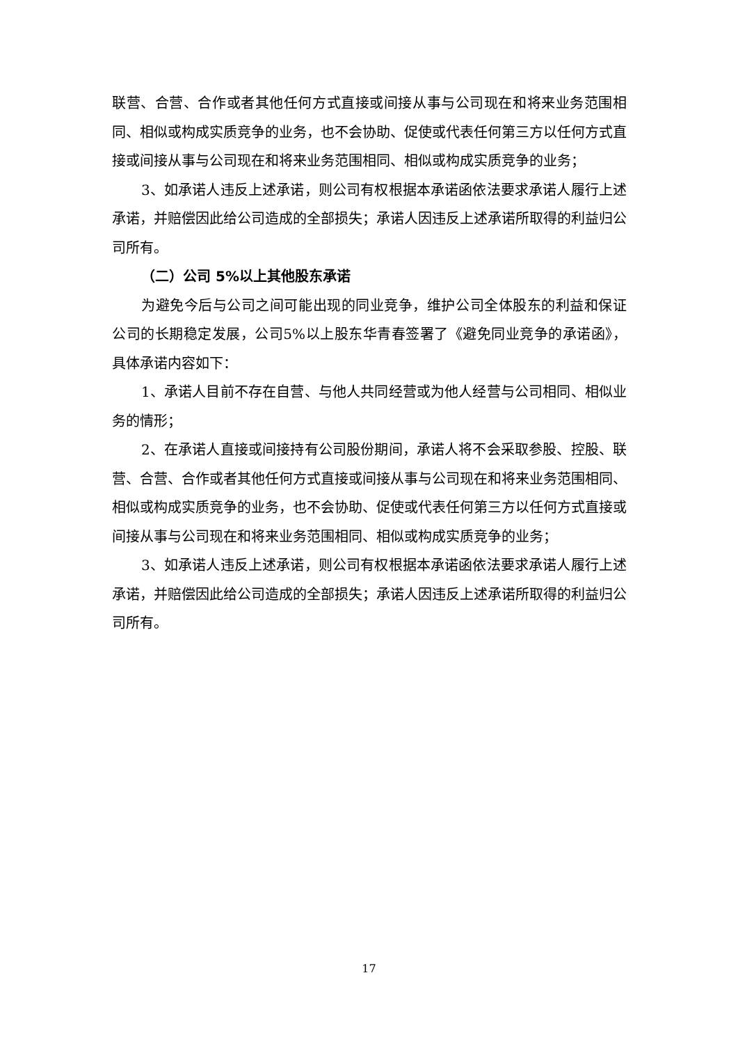联营、合营、合作或者其他任何方式直接或间接从事与公司现在和将来业务范围相同、相似或构成实质竞争的业务，也不会协助、促使或代表任何第三方以任何方式直接或间接从事与公司现在和将来业务范围相同、相似或构成实质竞争的业务；
3、如承诺人违反上述承诺，则公司有权根据本承诺函依法要求承诺人履行上述承诺，并赔偿因此给公司造成的全部损失；承诺人因违反上述承诺所取得的利益归公司所有。
（二）公司 5%以上其他股东承诺
为避免今后与公司之间可能出现的同业竞争，维护公司全体股东的利益和保证公司的长期稳定发展，公司5%以上股东华青春签署了《避免同业竞争的承诺函》，具体承诺内容如下：
1、承诺人目前不存在自营、与他人共同经营或为他人经营与公司相同、相似业务的情形；
2、在承诺人直接或间接持有公司股份期间，承诺人将不会采取参股、控股、联营、合营、合作或者其他任何方式直接或间接从事与公司现在和将来业务范围相同、相似或构成实质竞争的业务，也不会协助、促使或代表任何第三方以任何方式直接或间接从事与公司现在和将来业务范围相同、相似或构成实质竞争的业务；
3、如承诺人违反上述承诺，则公司有权根据本承诺函依法要求承诺人履行上述承诺，并赔偿因此给公司造成的全部损失；承诺人因违反上述承诺所取得的利益归公司所有。
17